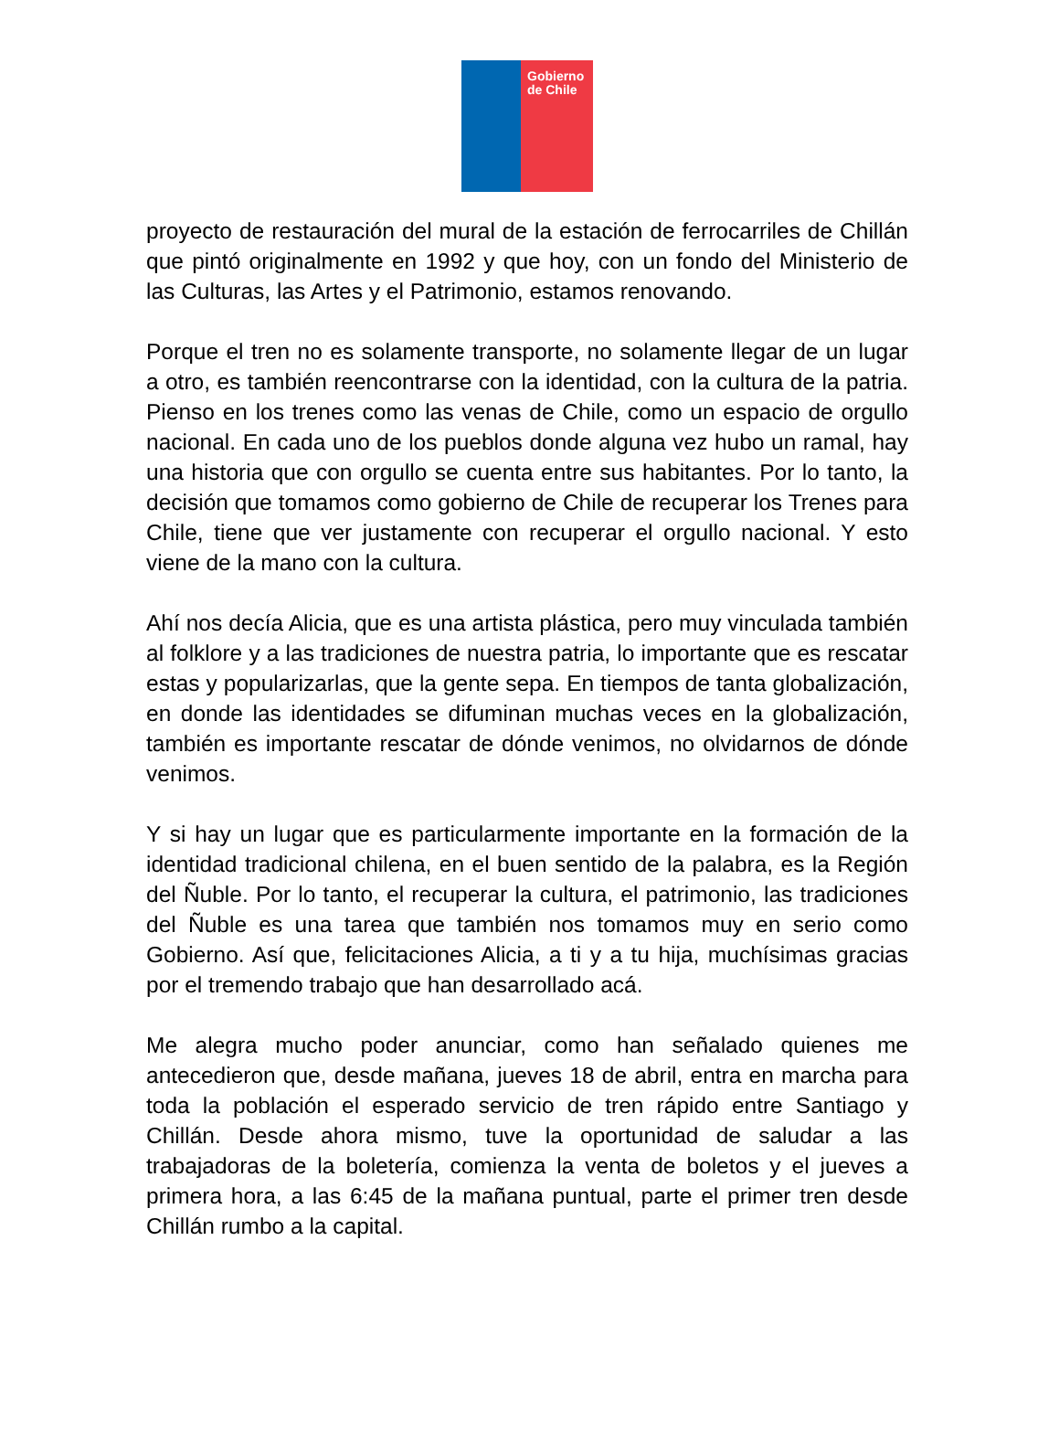Gobierno de Chile
proyecto de restauración del mural de la estación de ferrocarriles de Chillán que pintó originalmente en 1992 y que hoy, con un fondo del Ministerio de las Culturas, las Artes y el Patrimonio, estamos renovando.
Porque el tren no es solamente transporte, no solamente llegar de un lugar a otro, es también reencontrarse con la identidad, con la cultura de la patria. Pienso en los trenes como las venas de Chile, como un espacio de orgullo nacional. En cada uno de los pueblos donde alguna vez hubo un ramal, hay una historia que con orgullo se cuenta entre sus habitantes. Por lo tanto, la decisión que tomamos como gobierno de Chile de recuperar los Trenes para Chile, tiene que ver justamente con recuperar el orgullo nacional. Y esto viene de la mano con la cultura.
Ahí nos decía Alicia, que es una artista plástica, pero muy vinculada también al folklore y a las tradiciones de nuestra patria, lo importante que es rescatar estas y popularizarlas, que la gente sepa. En tiempos de tanta globalización, en donde las identidades se difuminan muchas veces en la globalización, también es importante rescatar de dónde venimos, no olvidarnos de dónde venimos.
Y si hay un lugar que es particularmente importante en la formación de la identidad tradicional chilena, en el buen sentido de la palabra, es la Región del Ñuble. Por lo tanto, el recuperar la cultura, el patrimonio, las tradiciones del Ñuble es una tarea que también nos tomamos muy en serio como Gobierno. Así que, felicitaciones Alicia, a ti y a tu hija, muchísimas gracias por el tremendo trabajo que han desarrollado acá.
Me alegra mucho poder anunciar, como han señalado quienes me antecedieron que, desde mañana, jueves 18 de abril, entra en marcha para toda la población el esperado servicio de tren rápido entre Santiago y Chillán. Desde ahora mismo, tuve la oportunidad de saludar a las trabajadoras de la boletería, comienza la venta de boletos y el jueves a primera hora, a las 6:45 de la mañana puntual, parte el primer tren desde Chillán rumbo a la capital.